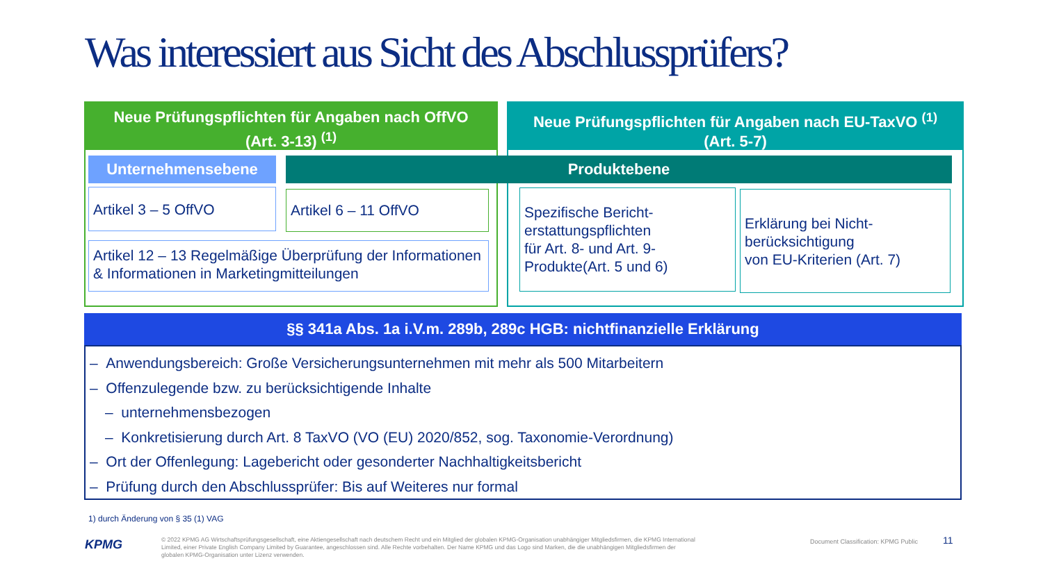Was interessiert aus Sicht des Abschlussprüfers?
Neue Prüfungspflichten für Angaben nach OffVO
(Art. 3-13) <sup>(1)</sup>
Neue Prüfungspflichten für Angaben nach EU-TaxVO <sup>(1)</sup>
(Art. 5-7)
Unternehmensebene Produktebene
Artikel 3 – 5 OffVO Artikel 6 – 11 OffVO
Artikel 12 – 13 Regelmäßige Überprüfung der Informationen & Informationen in Marketingmitteilungen
Spezifische Bericht-
erstattungspflichten
für Art. 8- und Art. 9-
Produkte(Art. 5 und 6)
Erklärung bei Nicht-
berücksichtigung
von EU-Kriterien (Art. 7)
§§ 341a Abs. 1a i.V.m. 289b, 289c HGB: nichtfinanzielle Erklärung
– Anwendungsbereich: Große Versicherungsunternehmen mit mehr als 500 Mitarbeitern
– Offenzulegende bzw. zu berücksichtigende Inhalte
– unternehmensbezogen
– Konkretisierung durch Art. 8 TaxVO (VO (EU) 2020/852, sog. Taxonomie-Verordnung)
– Ort der Offenlegung: Lagebericht oder gesonderter Nachhaltigkeitsbericht
– Prüfung durch den Abschlussprüfer: Bis auf Weiteres nur formal
1) durch Änderung von § 35 (1) VAG
KPMG
© 2022 KPMG AG Wirtschaftsprüfungsgesellschaft, eine Aktiengesellschaft nach deutschem Recht und ein Mitglied der globalen KPMG-Organisation unabhängiger Mitgliedsfirmen, die KPMG International Limited, einer Private English Company Limited by Guarantee, angeschlossen sind. Alle Rechte vorbehalten. Der Name KPMG und das Logo sind Marken, die die unabhängigen Mitgliedsfirmen der globalen KPMG-Organisation unter Lizenz verwenden.
Document Classification: KPMG Public
11